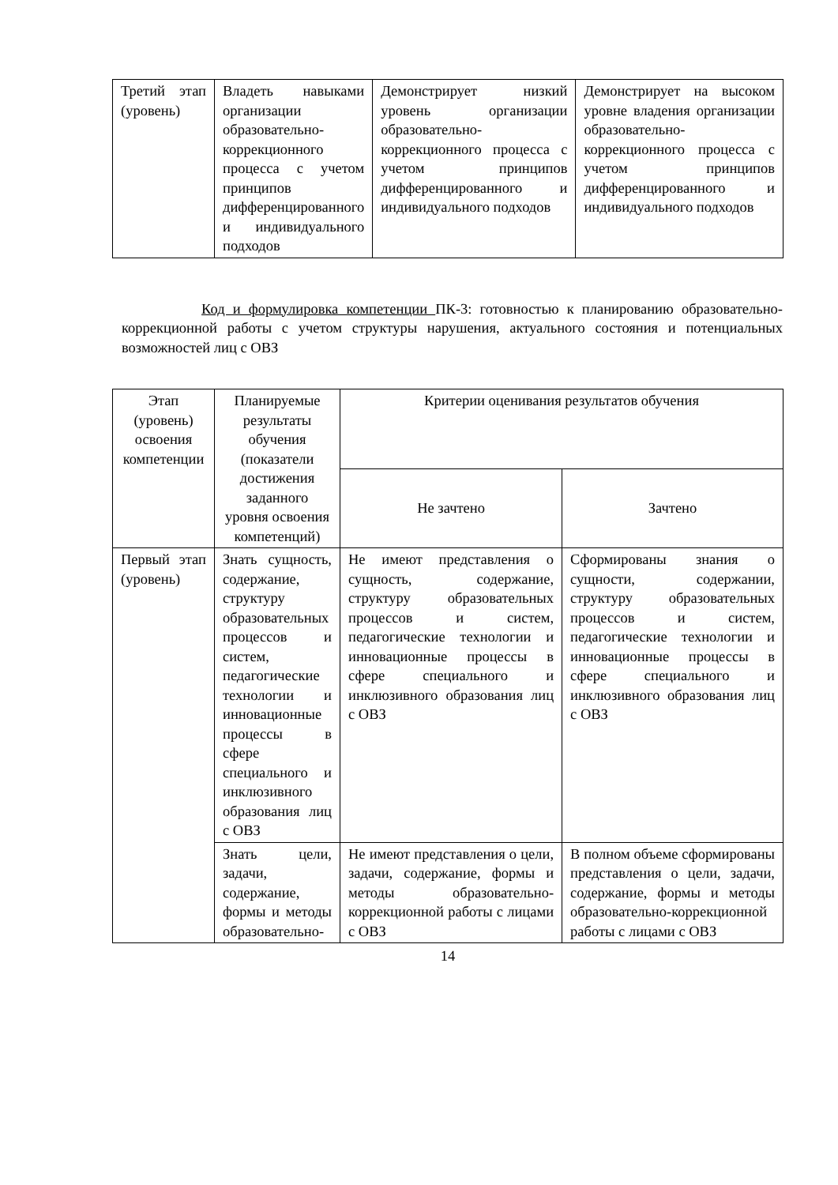| Третий этап (уровень) | Владеть навыками организации образовательно-коррекционного процесса с учетом принципов дифференцированного и индивидуального подходов | Демонстрирует низкий уровень организации образовательно-коррекционного процесса с учетом принципов дифференцированного и индивидуального подходов | Демонстрирует на высоком уровне владения организации образовательно-коррекционного процесса с учетом принципов дифференцированного и индивидуального подходов |
Код и формулировка компетенции ПК-3: готовностью к планированию образовательно-коррекционной работы с учетом структуры нарушения, актуального состояния и потенциальных возможностей лиц с ОВЗ
| Этап (уровень) освоения компетенции | Планируемые результаты обучения (показатели достижения заданного уровня освоения компетенций) | Критерии оценивания результатов обучения | |
| --- | --- | --- | --- |
| | | Не зачтено | Зачтено |
| Первый этап (уровень) | Знать сущность, содержание, структуру образовательных процессов и систем, педагогические технологии и инновационные процессы в сфере специального и инклюзивного образования лиц с ОВЗ | Не имеют представления о сущность, содержание, структуру образовательных процессов и систем, педагогические технологии и инновационные процессы в сфере специального и инклюзивного образования лиц с ОВЗ | Сформированы знания о сущности, содержании, структуру образовательных процессов и систем, педагогические технологии и инновационные процессы в сфере специального и инклюзивного образования лиц с ОВЗ |
| | Знать цели, задачи, содержание, формы и методы образовательно- | Не имеют представления о цели, задачи, содержание, формы и методы образовательно-коррекционной работы с лицами с ОВЗ | В полном объеме сформированы представления о цели, задачи, содержание, формы и методы образовательно-коррекционной работы с лицами с ОВЗ |
14